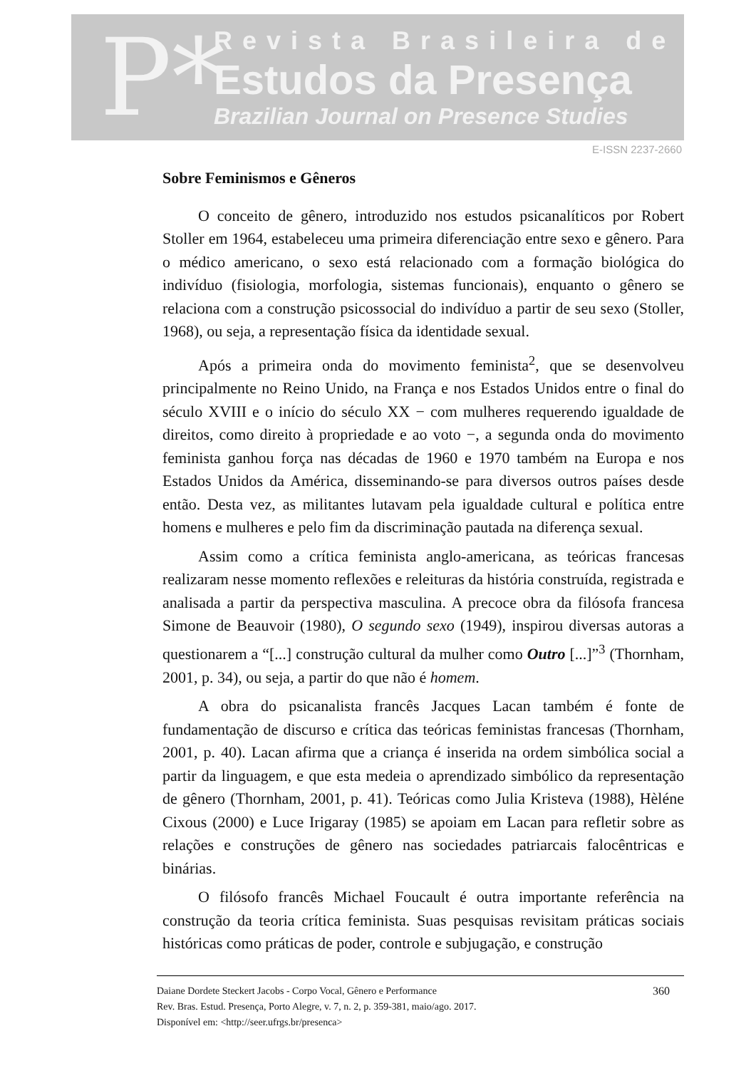P*
Revista Brasileira de
Estudos da Presença
Brazilian Journal on Presence Studies
E-ISSN 2237-2660
Sobre Feminismos e Gêneros
O conceito de gênero, introduzido nos estudos psicanalíticos por Robert Stoller em 1964, estabeleceu uma primeira diferenciação entre sexo e gênero. Para o médico americano, o sexo está relacionado com a formação biológica do indivíduo (fisiologia, morfologia, sistemas funcionais), enquanto o gênero se relaciona com a construção psicossocial do indivíduo a partir de seu sexo (Stoller, 1968), ou seja, a representação física da identidade sexual.
Após a primeira onda do movimento feminista<sup>2</sup>, que se desenvolveu principalmente no Reino Unido, na França e nos Estados Unidos entre o final do século XVIII e o início do século XX − com mulheres requerendo igualdade de direitos, como direito à propriedade e ao voto −, a segunda onda do movimento feminista ganhou força nas décadas de 1960 e 1970 também na Europa e nos Estados Unidos da América, disseminando-se para diversos outros países desde então. Desta vez, as militantes lutavam pela igualdade cultural e política entre homens e mulheres e pelo fim da discriminação pautada na diferença sexual.
Assim como a crítica feminista anglo-americana, as teóricas francesas realizaram nesse momento reflexões e releituras da história construída, registrada e analisada a partir da perspectiva masculina. A precoce obra da filósofa francesa Simone de Beauvoir (1980), O segundo sexo (1949), inspirou diversas autoras a questionarem a “[...] construção cultural da mulher como Outro [...]”<sup>3</sup> (Thornham, 2001, p. 34), ou seja, a partir do que não é homem.
A obra do psicanalista francês Jacques Lacan também é fonte de fundamentação de discurso e crítica das teóricas feministas francesas (Thornham, 2001, p. 40). Lacan afirma que a criança é inserida na ordem simbólica social a partir da linguagem, e que esta medeia o aprendizado simbólico da representação de gênero (Thornham, 2001, p. 41). Teóricas como Julia Kristeva (1988), Hèléne Cixous (2000) e Luce Irigaray (1985) se apoiam em Lacan para refletir sobre as relações e construções de gênero nas sociedades patriarcais falocêntricas e binárias.
O filósofo francês Michael Foucault é outra importante referência na construção da teoria crítica feminista. Suas pesquisas revisitam práticas sociais históricas como práticas de poder, controle e subjugação, e construção
Daiane Dordete Steckert Jacobs - Corpo Vocal, Gênero e Performance
Rev. Bras. Estud. Presença, Porto Alegre, v. 7, n. 2, p. 359-381, maio/ago. 2017.
Disponível em: <http://seer.ufrgs.br/presenca>
360